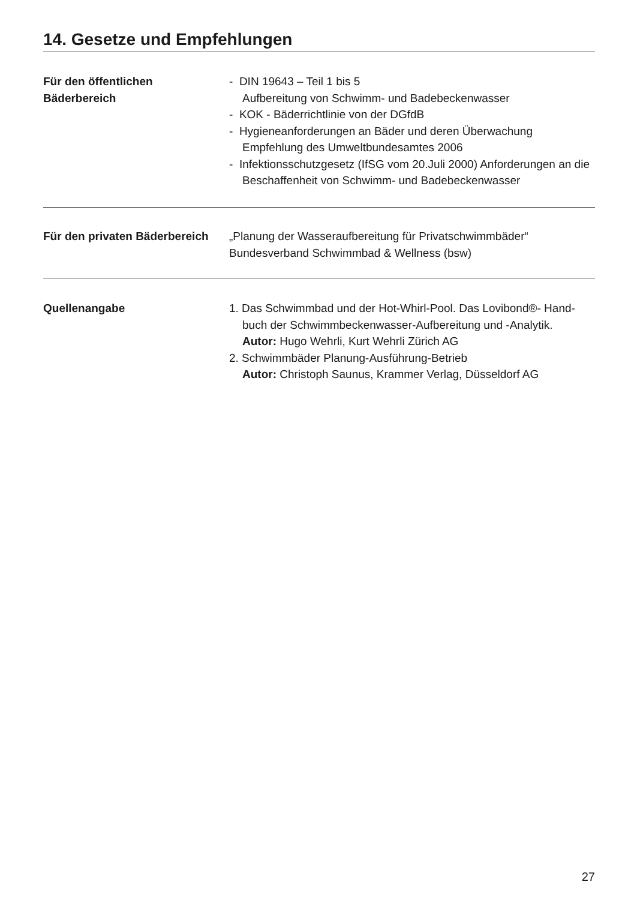14. Gesetze und Empfehlungen
Für den öffentlichen
Bäderbereich
- DIN 19643 – Teil 1 bis 5
Aufbereitung von Schwimm- und Badebeckenwasser
- KOK - Bäderrichtlinie von der DGfdB
- Hygieneanforderungen an Bäder und deren Überwachung
Empfehlung des Umweltbundesamtes 2006
- Infektionsschutzgesetz (IfSG vom 20.Juli 2000) Anforderungen an die
Beschaffenheit von Schwimm- und Badebeckenwasser
Für den privaten Bäderbereich
„Planung der Wasseraufbereitung für Privatschwimmbäder“
Bundesverband Schwimmbad & Wellness (bsw)
Quellenangabe 1. Das Schwimmbad und der Hot-Whirl-Pool. Das Lovibond®- Hand-
buch der Schwimmbeckenwasser-Aufbereitung und -Analytik.
Autor: Hugo Wehrli, Kurt Wehrli Zürich AG
2. Schwimmbäder Planung-Ausführung-Betrieb
Autor: Christoph Saunus, Krammer Verlag, Düsseldorf AG
27